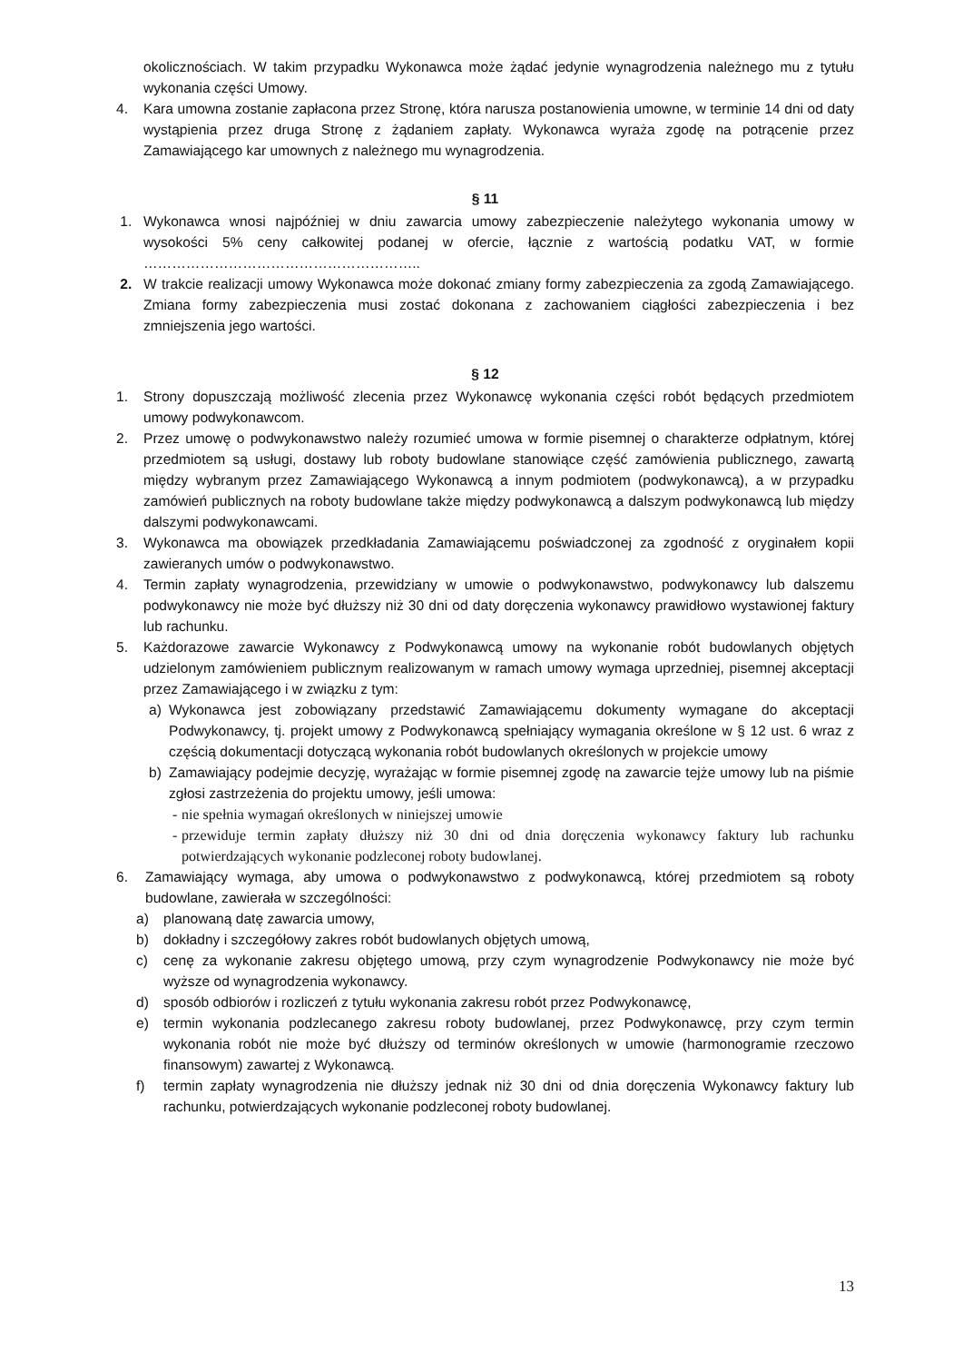okolicznościach. W takim przypadku Wykonawca może żądać jedynie wynagrodzenia należnego mu z tytułu wykonania części Umowy.
4. Kara umowna zostanie zapłacona przez Stronę, która narusza postanowienia umowne, w terminie 14 dni od daty wystąpienia przez druga Stronę z żądaniem zapłaty. Wykonawca wyraża zgodę na potrącenie przez Zamawiającego kar umownych z należnego mu wynagrodzenia.
§ 11
1. Wykonawca wnosi najpóźniej w dniu zawarcia umowy zabezpieczenie należytego wykonania umowy w wysokości 5% ceny całkowitej podanej w ofercie, łącznie z wartością podatku VAT, w formie …………………………………………………..
2. W trakcie realizacji umowy Wykonawca może dokonać zmiany formy zabezpieczenia za zgodą Zamawiającego. Zmiana formy zabezpieczenia musi zostać dokonana z zachowaniem ciągłości zabezpieczenia i bez zmniejszenia jego wartości.
§ 12
1. Strony dopuszczają możliwość zlecenia przez Wykonawcę wykonania części robót będących przedmiotem umowy podwykonawcom.
2. Przez umowę o podwykonawstwo należy rozumieć umowa w formie pisemnej o charakterze odpłatnym, której przedmiotem są usługi, dostawy lub roboty budowlane stanowiące część zamówienia publicznego, zawartą między wybranym przez Zamawiającego Wykonawcą a innym podmiotem (podwykonawcą), a w przypadku zamówień publicznych na roboty budowlane także między podwykonawcą a dalszym podwykonawcą lub między dalszymi podwykonawcami.
3. Wykonawca ma obowiązek przedkładania Zamawiającemu poświadczonej za zgodność z oryginałem kopii zawieranych umów o podwykonawstwo.
4. Termin zapłaty wynagrodzenia, przewidziany w umowie o podwykonawstwo, podwykonawcy lub dalszemu podwykonawcy nie może być dłuższy niż 30 dni od daty doręczenia wykonawcy prawidłowo wystawionej faktury lub rachunku.
5. Każdorazowe zawarcie Wykonawcy z Podwykonawcą umowy na wykonanie robót budowlanych objętych udzielonym zamówieniem publicznym realizowanym w ramach umowy wymaga uprzedniej, pisemnej akceptacji przez Zamawiającego i w związku z tym:
a) Wykonawca jest zobowiązany przedstawić Zamawiającemu dokumenty wymagane do akceptacji Podwykonawcy, tj. projekt umowy z Podwykonawcą spełniający wymagania określone w § 12 ust. 6 wraz z częścią dokumentacji dotyczącą wykonania robót budowlanych określonych w projekcie umowy
b) Zamawiający podejmie decyzję, wyrażając w formie pisemnej zgodę na zawarcie tejże umowy lub na piśmie zgłosi zastrzeżenia do projektu umowy, jeśli umowa:
- nie spełnia wymagań określonych w niniejszej umowie
- przewiduje termin zapłaty dłuższy niż 30 dni od dnia doręczenia wykonawcy faktury lub rachunku potwierdzających wykonanie podzleconej roboty budowlanej.
6. Zamawiający wymaga, aby umowa o podwykonawstwo z podwykonawcą, której przedmiotem są roboty budowlane, zawierała w szczególności:
a) planowaną datę zawarcia umowy,
b) dokładny i szczegółowy zakres robót budowlanych objętych umową,
c) cenę za wykonanie zakresu objętego umową, przy czym wynagrodzenie Podwykonawcy nie może być wyższe od wynagrodzenia wykonawcy.
d) sposób odbiorów i rozliczeń z tytułu wykonania zakresu robót przez Podwykonawcę,
e) termin wykonania podzlecanego zakresu roboty budowlanej, przez Podwykonawcę, przy czym termin wykonania robót nie może być dłuższy od terminów określonych w umowie (harmonogramie rzeczowo finansowym) zawartej z Wykonawcą.
f) termin zapłaty wynagrodzenia nie dłuższy jednak niż 30 dni od dnia doręczenia Wykonawcy faktury lub rachunku, potwierdzających wykonanie podzleconej roboty budowlanej.
13